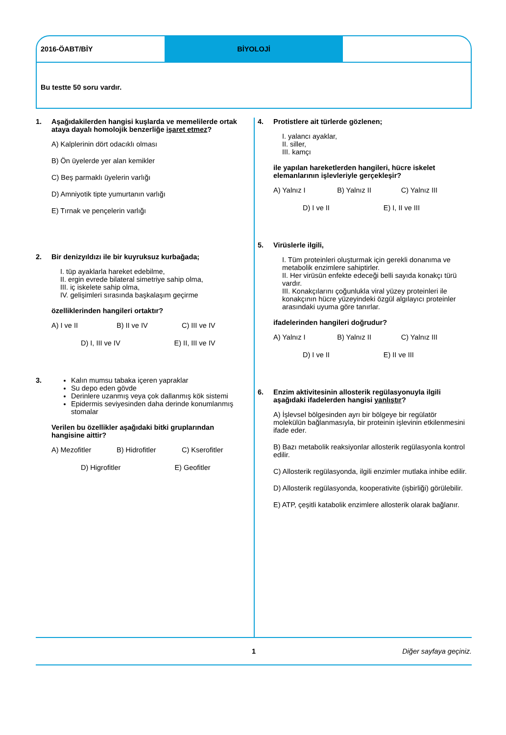2016-ÖABT/BİY BİYOLOJİ
Bu testte 50 soru vardır.
1. Aşağıdakilerden hangisi kuşlarda ve memelilerde ortak ataya dayalı homolojik benzerliğe işaret etmez?
A) Kalplerinin dört odacıklı olması
B) Ön üyelerde yer alan kemikler
C) Beş parmaklı üyelerin varlığı
D) Amniyotik tipte yumurtanın varlığı
E) Tırnak ve pençelerin varlığı
2. Bir denizyıldızı ile bir kuyruksuz kurbağada;
I. tüp ayaklarla hareket edebilme,
II. ergin evrede bilateral simetriye sahip olma,
III. iç iskelete sahip olma,
IV. gelişimleri sırasında başkalaşım geçirme
özelliklerinden hangileri ortaktır?
A) I ve II B) II ve IV C) III ve IV
D) I, III ve IV E) II, III ve IV
3. Kalın mumsu tabaka içeren yapraklar
Su depo eden gövde
Derinlere uzanmış veya çok dallanmış kök sistemi
Epidermis seviyesinden daha derinde konumlanmış stomalar
Verilen bu özellikler aşağıdaki bitki gruplarından hangisine aittir?
A) Mezofitler B) Hidrofitler C) Kserofitler
D) Higrofitler E) Geofitler
4. Protistlere ait türlerde gözlenen;
I. yalancı ayaklar,
II. siller,
III. kamçı
ile yapılan hareketlerden hangileri, hücre iskelet elemanlarının işlevleriyle gerçekleşir?
A) Yalnız I B) Yalnız II C) Yalnız III
D) I ve II E) I, II ve III
5. Virüslerle ilgili,
I. Tüm proteinleri oluşturmak için gerekli donanıma ve metabolik enzimlere sahiptirler.
II. Her virüsün enfekte edeceği belli sayıda konakçı türü vardır.
III. Konakçılarını çoğunlukla viral yüzey proteinleri ile konakçının hücre yüzeyindeki özgül algılayıcı proteinler arasındaki uyuma göre tanırlar.
ifadelerinden hangileri doğrudur?
A) Yalnız I B) Yalnız II C) Yalnız III
D) I ve II E) II ve III
6. Enzim aktivitesinin allosterik regülasyonuyla ilgili aşağıdaki ifadelerden hangisi yanlıştır?
A) İşlevsel bölgesinden ayrı bir bölgeye bir regülatör molekülün bağlanmasıyla, bir proteinin işlevinin etkilenmesini ifade eder.
B) Bazı metabolik reaksiyonlar allosterik regülasyonla kontrol edilir.
C) Allosterik regülasyonda, ilgili enzimler mutlaka inhibe edilir.
D) Allosterik regülasyonda, kooperativite (işbirliği) görülebilir.
E) ATP, çeşitli katabolik enzimlere allosterik olarak bağlanır.
1 Diğer sayfaya geçiniz.